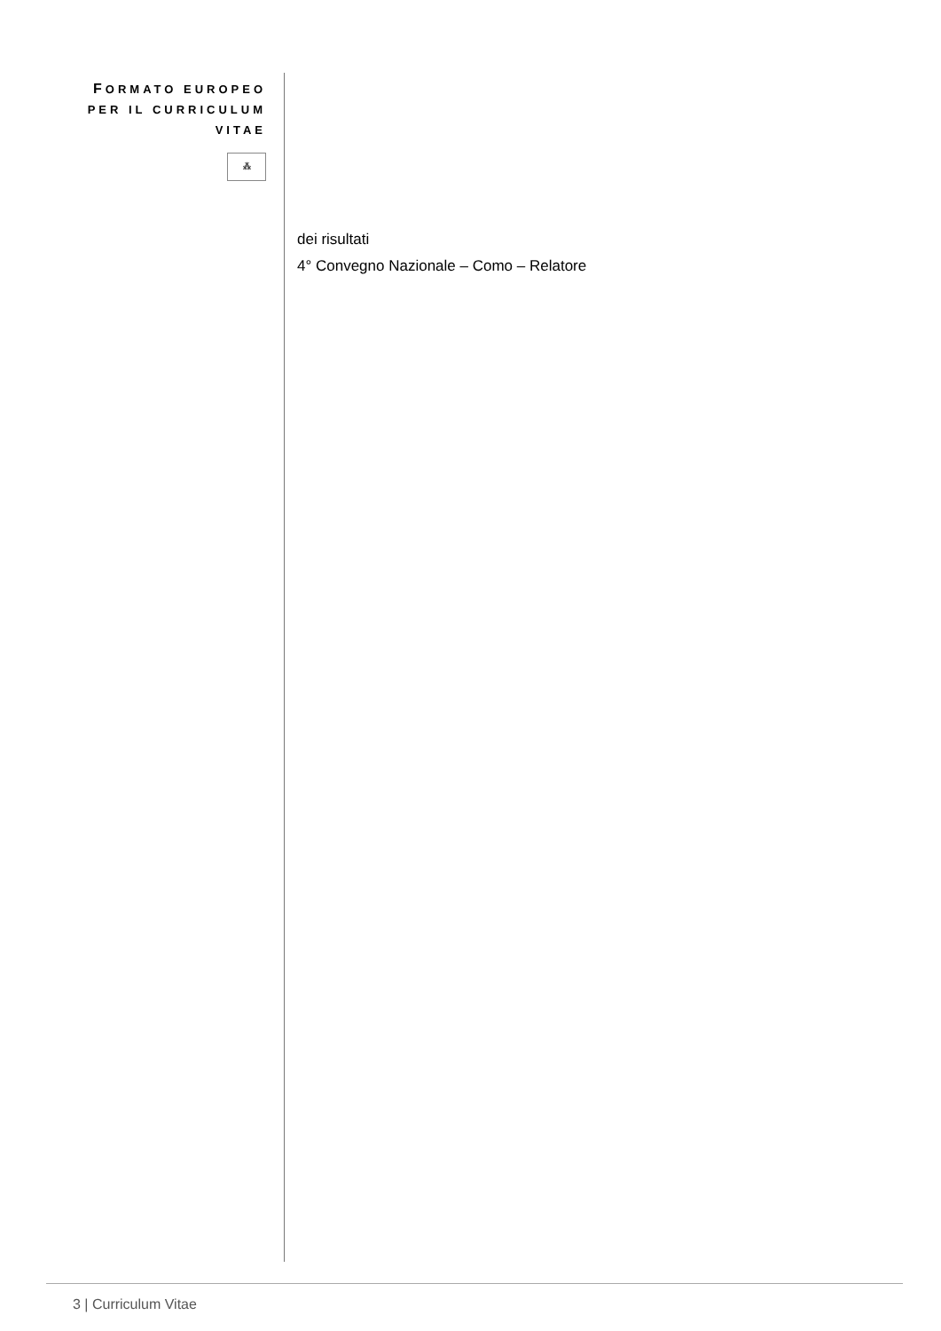FORMATO EUROPEO
PER IL CURRICULUM
VITAE
⁂
dei risultati
4° Convegno Nazionale – Como – Relatore
3 | Curriculum Vitae